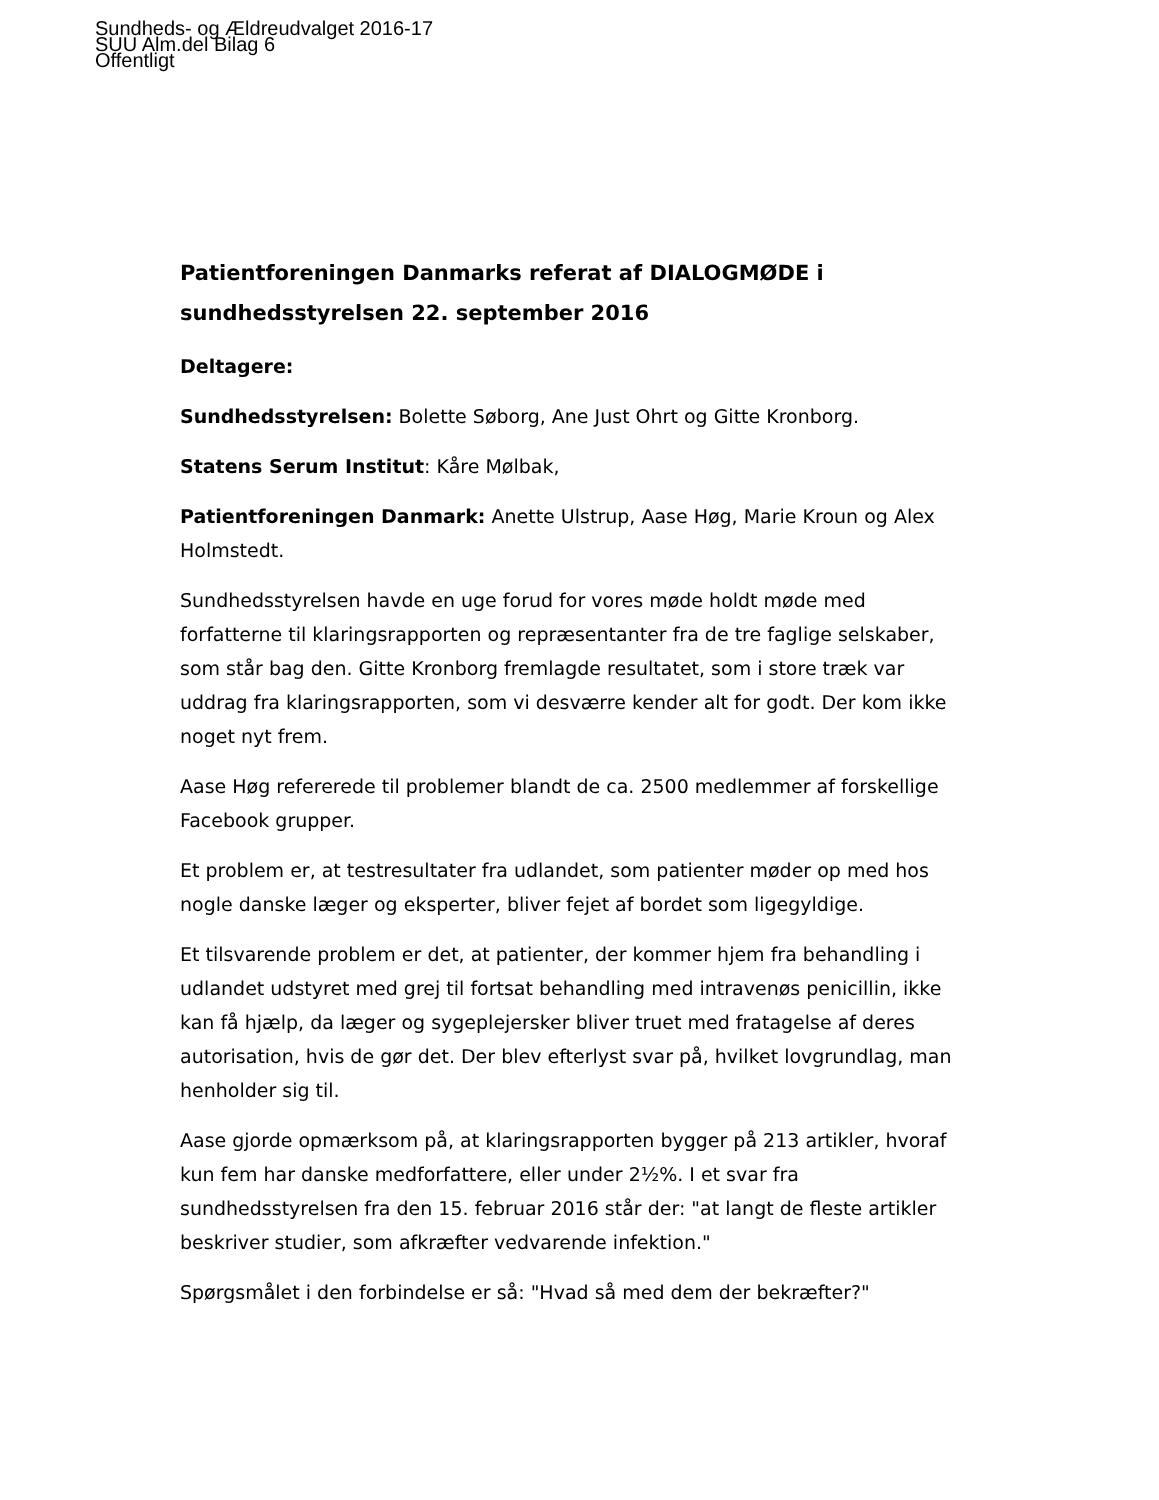Sundheds- og Ældreudvalget 2016-17
SUU Alm.del Bilag 6
Offentligt
Patientforeningen Danmarks referat af DIALOGMØDE i sundhedsstyrelsen 22. september 2016
Deltagere:
Sundhedsstyrelsen: Bolette Søborg, Ane Just Ohrt og Gitte Kronborg.
Statens Serum Institut: Kåre Mølbak,
Patientforeningen Danmark: Anette Ulstrup, Aase Høg, Marie Kroun og Alex Holmstedt.
Sundhedsstyrelsen havde en uge forud for vores møde holdt møde med forfatterne til klaringsrapporten og repræsentanter fra de tre faglige selskaber, som står bag den. Gitte Kronborg fremlagde resultatet, som i store træk var uddrag fra klaringsrapporten, som vi desværre kender alt for godt. Der kom ikke noget nyt frem.
Aase Høg refererede til problemer blandt de ca. 2500 medlemmer af forskellige Facebook grupper.
Et problem er, at testresultater fra udlandet, som patienter møder op med hos nogle danske læger og eksperter, bliver fejet af bordet som ligegyldige.
Et tilsvarende problem er det, at patienter, der kommer hjem fra behandling i udlandet udstyret med grej til fortsat behandling med intravenøs penicillin, ikke kan få hjælp, da læger og sygeplejersker bliver truet med fratagelse af deres autorisation, hvis de gør det. Der blev efterlyst svar på, hvilket lovgrundlag, man henholder sig til.
Aase gjorde opmærksom på, at klaringsrapporten bygger på 213 artikler, hvoraf kun fem har danske medforfattere, eller under 2½%. I et svar fra sundhedsstyrelsen fra den 15. februar 2016 står der: "at langt de fleste artikler beskriver studier, som afkræfter vedvarende infektion."
Spørgsmålet i den forbindelse er så: "Hvad så med dem der bekræfter?"